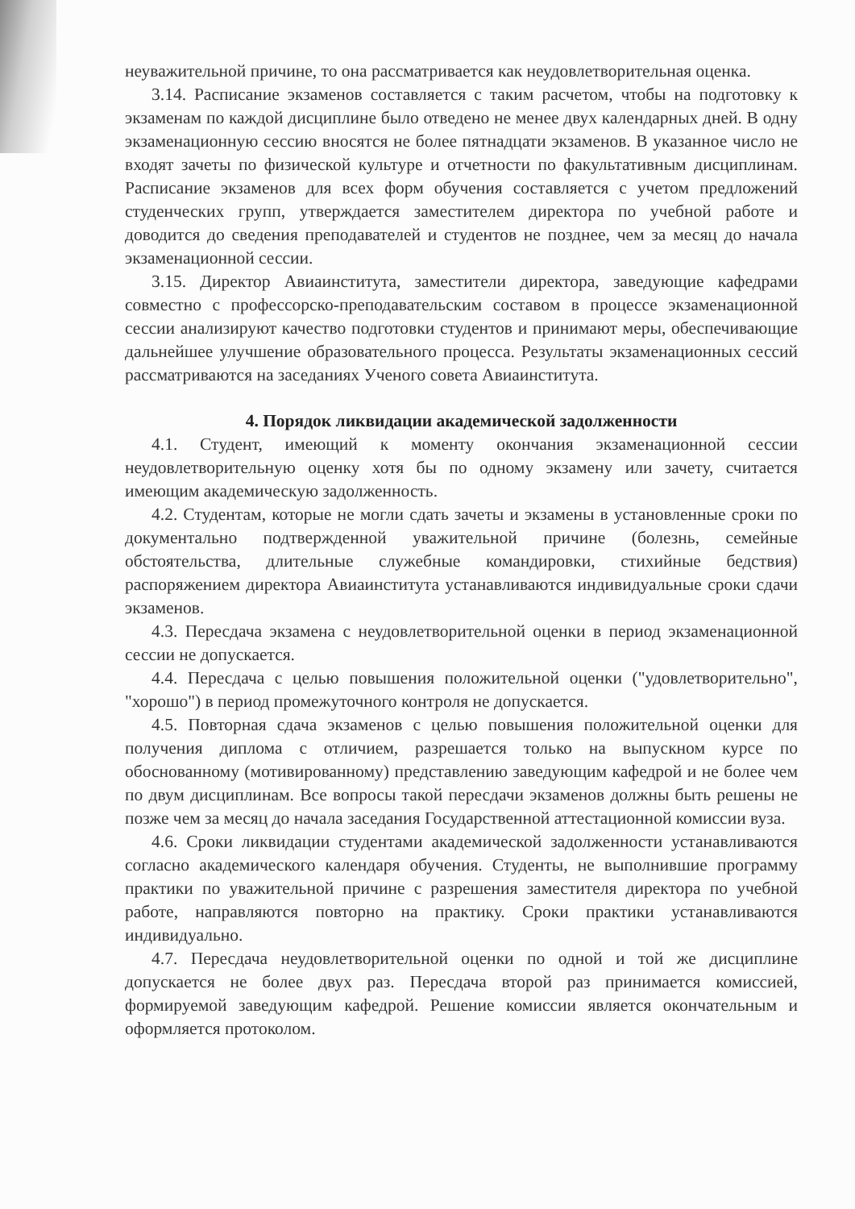неуважительной причине, то она рассматривается как неудовлетворительная оценка.
3.14. Расписание экзаменов составляется с таким расчетом, чтобы на подготовку к экзаменам по каждой дисциплине было отведено не менее двух календарных дней. В одну экзаменационную сессию вносятся не более пятнадцати экзаменов. В указанное число не входят зачеты по физической культуре и отчетности по факультативным дисциплинам. Расписание экзаменов для всех форм обучения составляется с учетом предложений студенческих групп, утверждается заместителем директора по учебной работе и доводится до сведения преподавателей и студентов не позднее, чем за месяц до начала экзаменационной сессии.
3.15. Директор Авиаинститута, заместители директора, заведующие кафедрами совместно с профессорско-преподавательским составом в процессе экзаменационной сессии анализируют качество подготовки студентов и принимают меры, обеспечивающие дальнейшее улучшение образовательного процесса. Результаты экзаменационных сессий рассматриваются на заседаниях Ученого совета Авиаинститута.
4. Порядок ликвидации академической задолженности
4.1. Студент, имеющий к моменту окончания экзаменационной сессии неудовлетворительную оценку хотя бы по одному экзамену или зачету, считается имеющим академическую задолженность.
4.2. Студентам, которые не могли сдать зачеты и экзамены в установленные сроки по документально подтвержденной уважительной причине (болезнь, семейные обстоятельства, длительные служебные командировки, стихийные бедствия) распоряжением директора Авиаинститута устанавливаются индивидуальные сроки сдачи экзаменов.
4.3. Пересдача экзамена с неудовлетворительной оценки в период экзаменационной сессии не допускается.
4.4. Пересдача с целью повышения положительной оценки ("удовлетворительно", "хорошо") в период промежуточного контроля не допускается.
4.5. Повторная сдача экзаменов с целью повышения положительной оценки для получения диплома с отличием, разрешается только на выпускном курсе по обоснованному (мотивированному) представлению заведующим кафедрой и не более чем по двум дисциплинам. Все вопросы такой пересдачи экзаменов должны быть решены не позже чем за месяц до начала заседания Государственной аттестационной комиссии вуза.
4.6. Сроки ликвидации студентами академической задолженности устанавливаются согласно академического календаря обучения. Студенты, не выполнившие программу практики по уважительной причине с разрешения заместителя директора по учебной работе, направляются повторно на практику. Сроки практики устанавливаются индивидуально.
4.7. Пересдача неудовлетворительной оценки по одной и той же дисциплине допускается не более двух раз. Пересдача второй раз принимается комиссией, формируемой заведующим кафедрой. Решение комиссии является окончательным и оформляется протоколом.